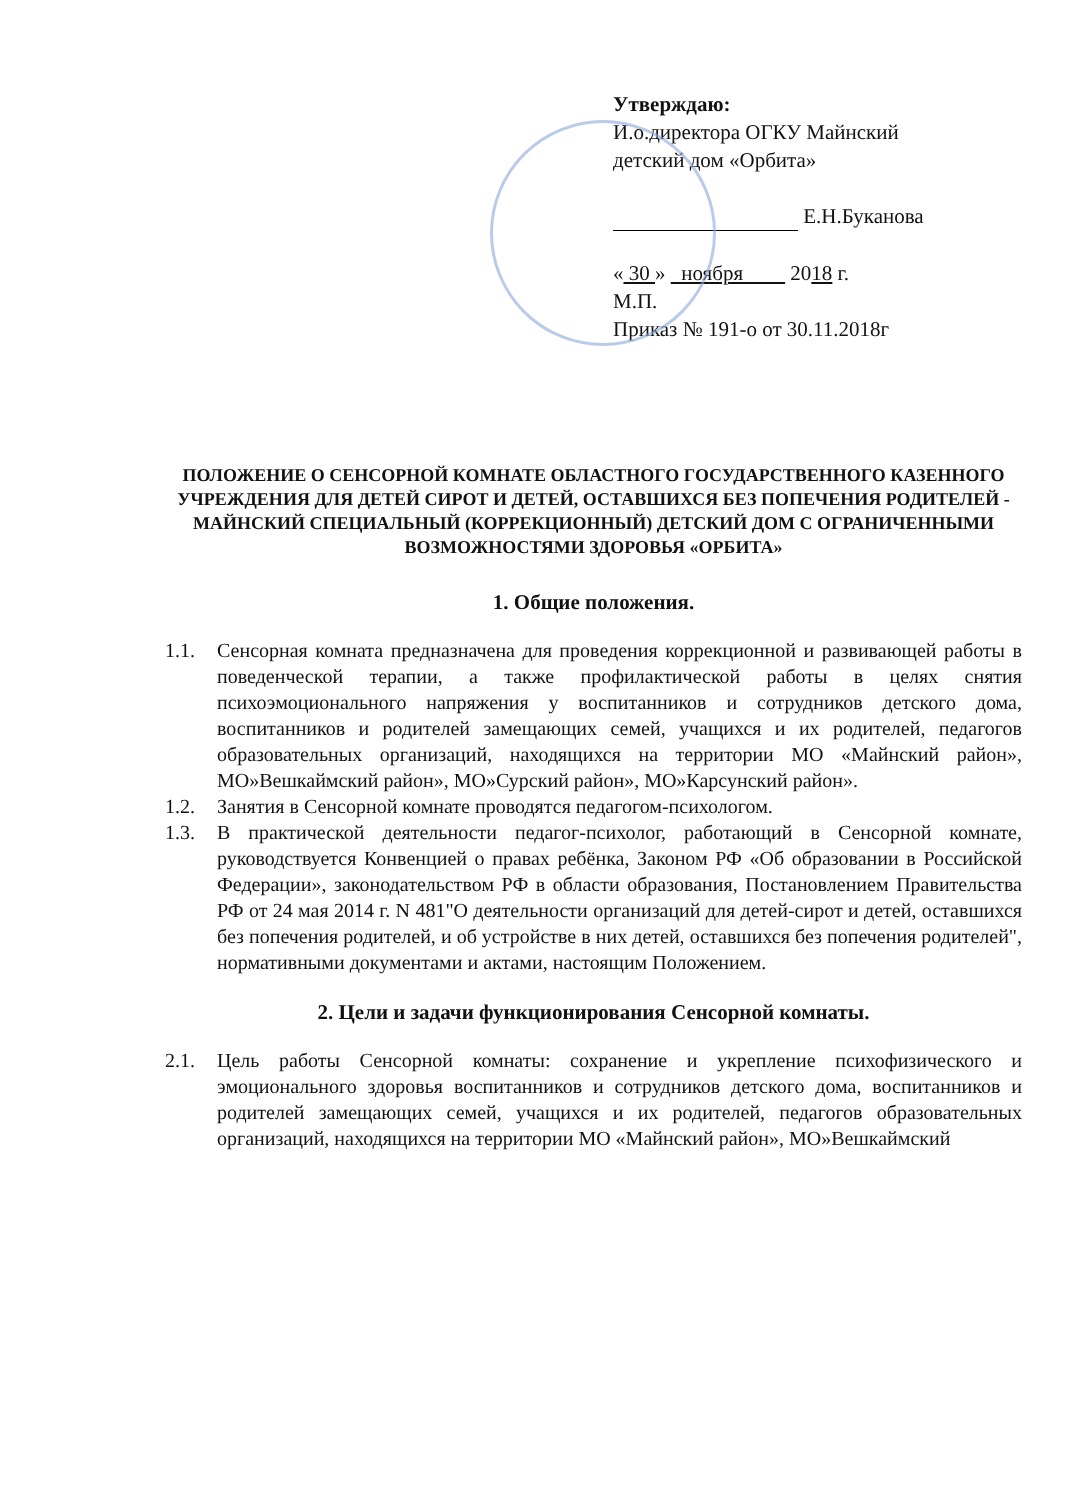Утверждаю:
И.о.директора ОГКУ Майнский
детский дом «Орбита»
Е.Н.Буканова
« 30 » ноября 2018 г.
М.П.
Приказ № 191-о от 30.11.2018г
ПОЛОЖЕНИЕ О СЕНСОРНОЙ КОМНАТЕ ОБЛАСТНОГО ГОСУДАРСТВЕННОГО КАЗЕННОГО УЧРЕЖДЕНИЯ ДЛЯ ДЕТЕЙ СИРОТ И ДЕТЕЙ, ОСТАВШИХСЯ БЕЗ ПОПЕЧЕНИЯ РОДИТЕЛЕЙ - МАЙНСКИЙ СПЕЦИАЛЬНЫЙ (КОРРЕКЦИОННЫЙ) ДЕТСКИЙ ДОМ С ОГРАНИЧЕННЫМИ ВОЗМОЖНОСТЯМИ ЗДОРОВЬЯ «ОРБИТА»
1. Общие положения.
1.1. Сенсорная комната предназначена для проведения коррекционной и развивающей работы в поведенческой терапии, а также профилактической работы в целях снятия психоэмоционального напряжения у воспитанников и сотрудников детского дома, воспитанников и родителей замещающих семей, учащихся и их родителей, педагогов образовательных организаций, находящихся на территории МО «Майнский район», МО»Вешкаймский район», МО»Сурский район», МО»Карсунский район».
1.2. Занятия в Сенсорной комнате проводятся педагогом-психологом.
1.3. В практической деятельности педагог-психолог, работающий в Сенсорной комнате, руководствуется Конвенцией о правах ребёнка, Законом РФ «Об образовании в Российской Федерации», законодательством РФ в области образования, Постановлением Правительства РФ от 24 мая 2014 г. N 481"О деятельности организаций для детей-сирот и детей, оставшихся без попечения родителей, и об устройстве в них детей, оставшихся без попечения родителей", нормативными документами и актами, настоящим Положением.
2. Цели и задачи функционирования Сенсорной комнаты.
2.1. Цель работы Сенсорной комнаты: сохранение и укрепление психофизического и эмоционального здоровья воспитанников и сотрудников детского дома, воспитанников и родителей замещающих семей, учащихся и их родителей, педагогов образовательных организаций, находящихся на территории МО «Майнский район», МО»Вешкаймский